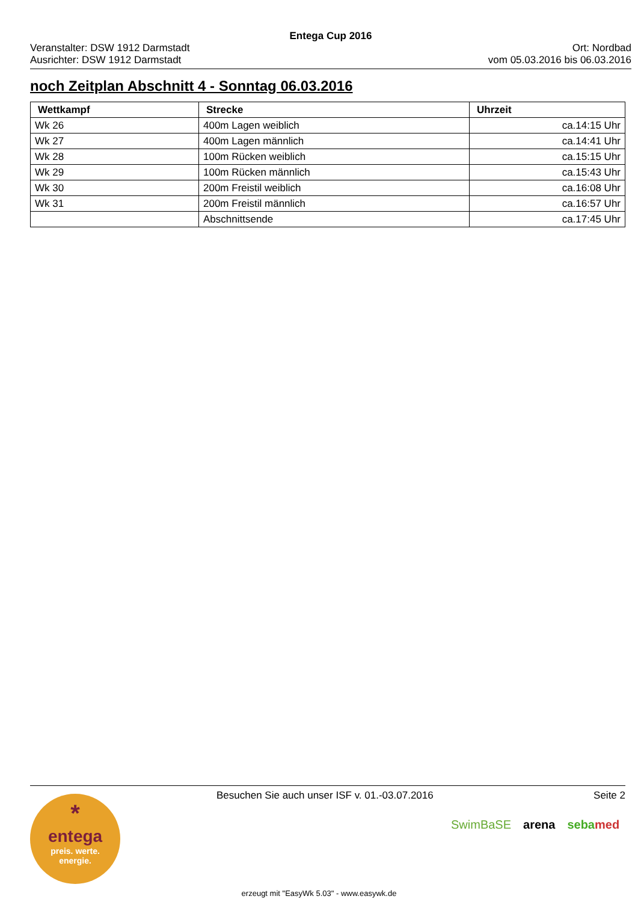Entega Cup 2016
Veranstalter: DSW 1912 Darmstadt
Ausrichter: DSW 1912 Darmstadt
Ort: Nordbad
vom 05.03.2016 bis 06.03.2016
noch Zeitplan Abschnitt 4 - Sonntag 06.03.2016
| Wettkampf | Strecke | Uhrzeit |
| --- | --- | --- |
| Wk 26 | 400m Lagen weiblich | ca.14:15 Uhr |
| Wk 27 | 400m Lagen männlich | ca.14:41 Uhr |
| Wk 28 | 100m Rücken weiblich | ca.15:15 Uhr |
| Wk 29 | 100m Rücken männlich | ca.15:43 Uhr |
| Wk 30 | 200m Freistil weiblich | ca.16:08 Uhr |
| Wk 31 | 200m Freistil männlich | ca.16:57 Uhr |
| | Abschnittsende | ca.17:45 Uhr |
Besuchen Sie auch unser ISF v. 01.-03.07.2016 Seite 2
*
entega
preis. werte.
energie.
SwimBaSE arena sebamed
erzeugt mit "EasyWk 5.03" - www.easywk.de